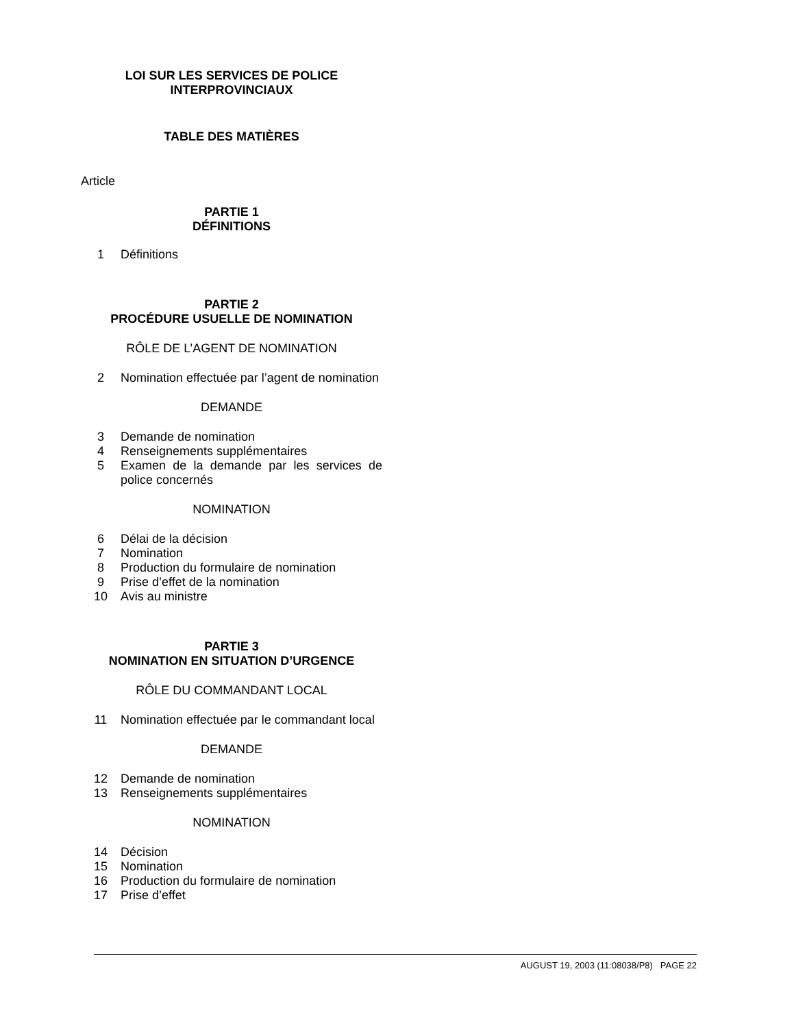LOI SUR LES SERVICES DE POLICE
INTERPROVINCIAUX
TABLE DES MATIÈRES
Article
PARTIE 1
DÉFINITIONS
1 Définitions
PARTIE 2
PROCÉDURE USUELLE DE NOMINATION
RÔLE DE L’AGENT DE NOMINATION
2 Nomination effectuée par l’agent de nomination
DEMANDE
3 Demande de nomination
4 Renseignements supplémentaires
5 Examen de la demande par les services de police concernés
NOMINATION
6 Délai de la décision
7 Nomination
8 Production du formulaire de nomination
9 Prise d’effet de la nomination
10 Avis au ministre
PARTIE 3
NOMINATION EN SITUATION D’URGENCE
RÔLE DU COMMANDANT LOCAL
11 Nomination effectuée par le commandant local
DEMANDE
12 Demande de nomination
13 Renseignements supplémentaires
NOMINATION
14 Décision
15 Nomination
16 Production du formulaire de nomination
17 Prise d’effet
AUGUST 19, 2003 (11:08038/P8) PAGE 22